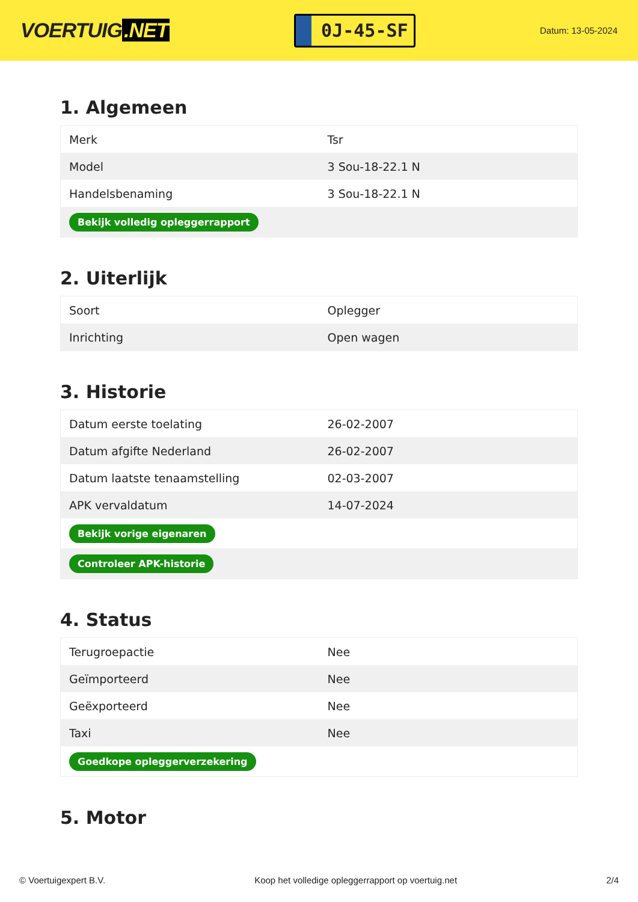VOERTUIG.NET
0J-45-SF
Datum: 13-05-2024
1. Algemeen
| Merk | Tsr |
| Model | 3 Sou-18-22.1 N |
| Handelsbenaming | 3 Sou-18-22.1 N |
| Bekijk volledig opleggerrapport | |
2. Uiterlijk
| Soort | Oplegger |
| Inrichting | Open wagen |
3. Historie
| Datum eerste toelating | 26-02-2007 |
| Datum afgifte Nederland | 26-02-2007 |
| Datum laatste tenaamstelling | 02-03-2007 |
| APK vervaldatum | 14-07-2024 |
| Bekijk vorige eigenaren | |
| Controleer APK-historie | |
4. Status
| Terugroepactie | Nee |
| Geïmporteerd | Nee |
| Geëxporteerd | Nee |
| Taxi | Nee |
| Goedkope opleggerverzekering | |
5. Motor
© Voertuigexpert B.V. Koop het volledige opleggerrapport op voertuig.net 2/4